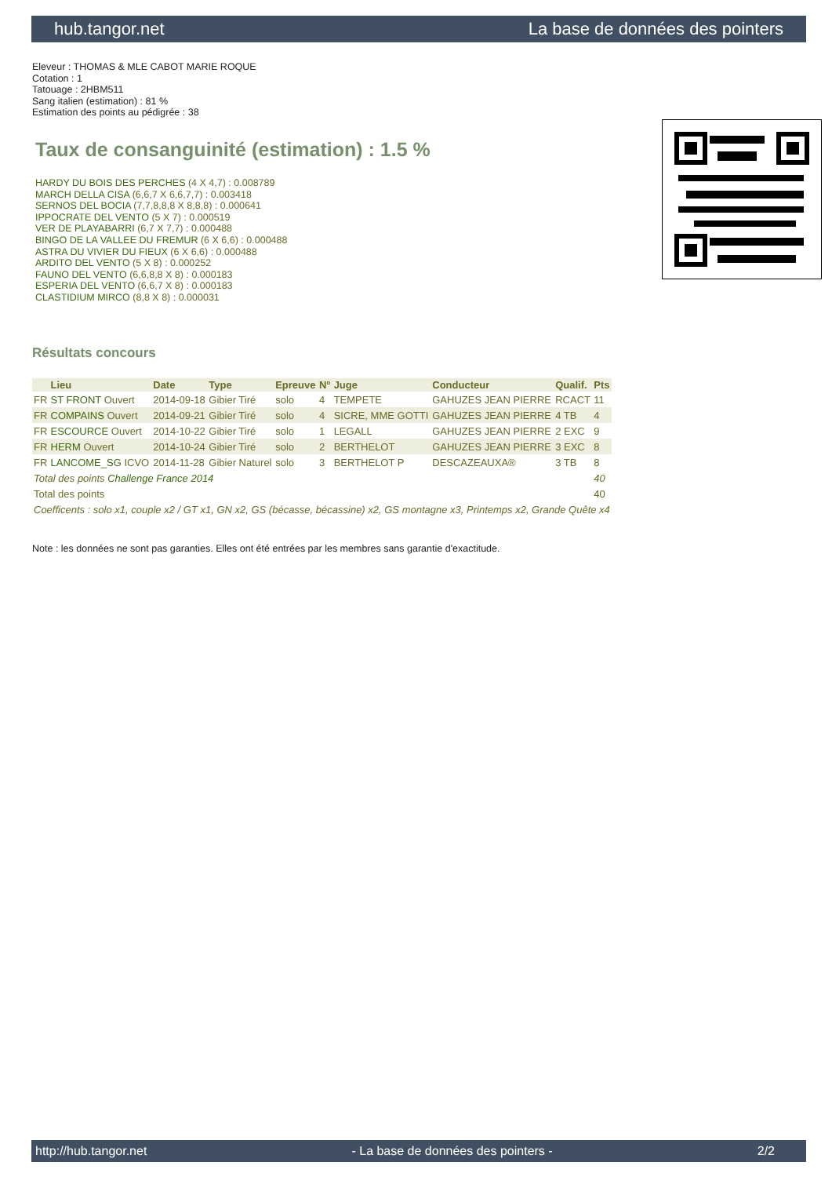hub.tangor.net La base de données des pointers
Eleveur : THOMAS & MLE CABOT MARIE ROQUE
Cotation : 1
Tatouage : 2HBM511
Sang italien (estimation) : 81 %
Estimation des points au pédigrée : 38
Taux de consanguinité (estimation) : 1.5 %
HARDY DU BOIS DES PERCHES (4 X 4,7) : 0.008789
MARCH DELLA CISA (6,6,7 X 6,6,7,7) : 0.003418
SERNOS DEL BOCIA (7,7,8,8,8 X 8,8,8) : 0.000641
IPPOCRATE DEL VENTO (5 X 7) : 0.000519
VER DE PLAYABARRI (6,7 X 7,7) : 0.000488
BINGO DE LA VALLEE DU FREMUR (6 X 6,6) : 0.000488
ASTRA DU VIVIER DU FIEUX (6 X 6,6) : 0.000488
ARDITO DEL VENTO (5 X 8) : 0.000252
FAUNO DEL VENTO (6,6,8,8 X 8) : 0.000183
ESPERIA DEL VENTO (6,6,7 X 8) : 0.000183
CLASTIDIUM MIRCO (8,8 X 8) : 0.000031
Résultats concours
| | Lieu | Date | Type | Epreuve | N° | Juge | Conducteur | Qualif. | Pts |
| --- | --- | --- | --- | --- | --- | --- | --- | --- | --- |
| FR | ST FRONT Ouvert | 2014-09-18 | Gibier Tiré | solo | 4 | TEMPETE | GAHUZES JEAN PIERRE | RCACT | 11 |
| FR | COMPAINS Ouvert | 2014-09-21 | Gibier Tiré | solo | 4 | SICRE, MME GOTTI | GAHUZES JEAN PIERRE | 4 TB | 4 |
| FR | ESCOURCE Ouvert | 2014-10-22 | Gibier Tiré | solo | 1 | LEGALL | GAHUZES JEAN PIERRE | 2 EXC | 9 |
| FR | HERM Ouvert | 2014-10-24 | Gibier Tiré | solo | 2 | BERTHELOT | GAHUZES JEAN PIERRE | 3 EXC | 8 |
| FR | LANCOME_SG ICVO | 2014-11-28 | Gibier Naturel | solo | 3 | BERTHELOT P | DESCAZEAUXA® | 3 TB | 8 |
| Total des points Challenge France 2014 | | | | | | | | | 40 |
| Total des points | | | | | | | | | 40 |
| Coefficents : solo x1, couple x2 / GT x1, GN x2, GS (bécasse, bécassine) x2, GS montagne x3, Printemps x2, Grande Quête x4 | | | | | | | | | |
Note : les données ne sont pas garanties. Elles ont été entrées par les membres sans garantie d'exactitude.
http://hub.tangor.net - La base de données des pointers - 2/2